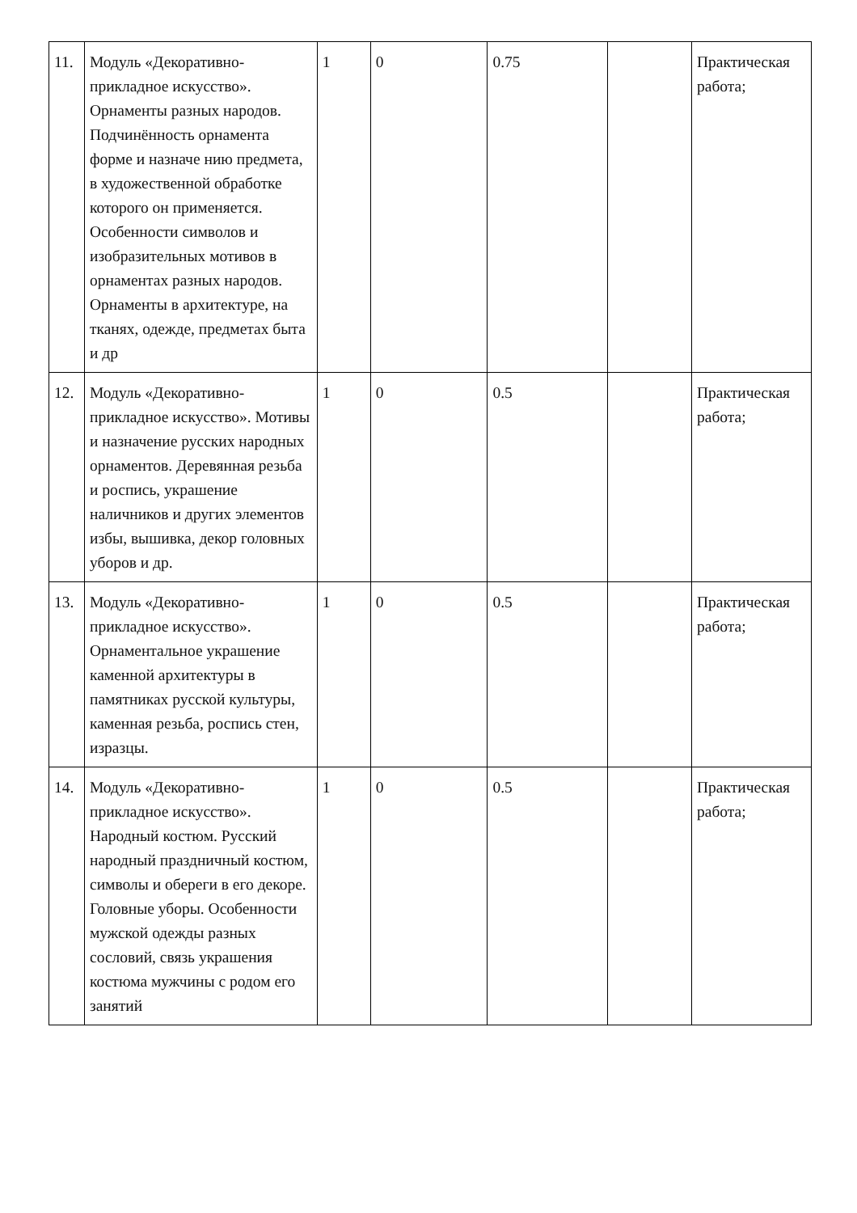| 11. | Модуль «Декоративно-прикладное искусство». Орнаменты разных народов. Подчинённость орнамента форме и назначе нию предмета, в художественной обработке которого он применяется. Особенности символов и изобразительных мотивов в орнаментах разных народов. Орнаменты в архитектуре, на тканях, одежде, предметах быта и др | 1 | 0 | 0.75 | | Практическая работа; |
| 12. | Модуль «Декоративно-прикладное искусство». Мотивы и назначение русских народных орнаментов. Деревянная резьба и роспись, украшение наличников и других элементов избы, вышивка, декор головных уборов и др. | 1 | 0 | 0.5 | | Практическая работа; |
| 13. | Модуль «Декоративно-прикладное искусство». Орнаментальное украшение каменной архитектуры в памятниках русской культуры, каменная резьба, роспись стен, изразцы. | 1 | 0 | 0.5 | | Практическая работа; |
| 14. | Модуль «Декоративно-прикладное искусство». Народный костюм. Русский народный праздничный костюм, символы и обереги в его декоре. Головные уборы. Особенности мужской одежды разных сословий, связь украшения костюма мужчины с родом его занятий | 1 | 0 | 0.5 | | Практическая работа; |